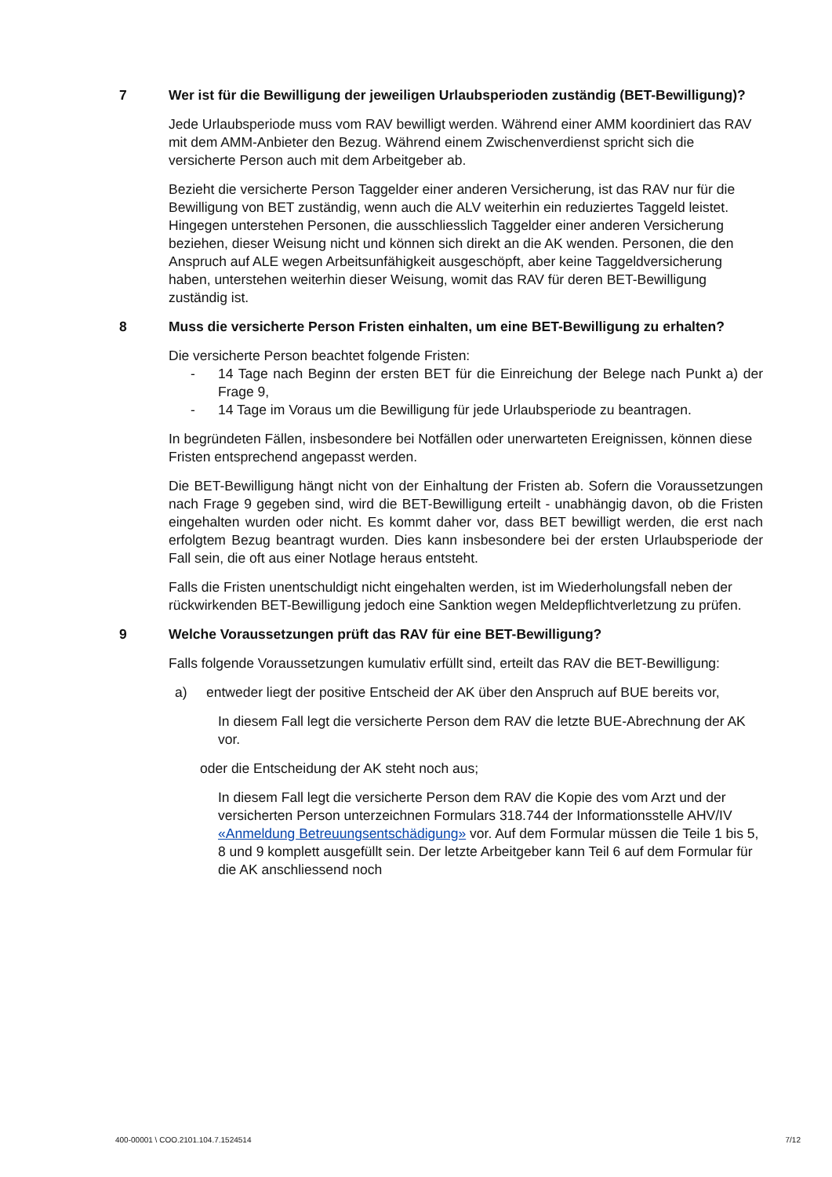7 Wer ist für die Bewilligung der jeweiligen Urlaubsperioden zuständig (BET-Bewilligung)?
Jede Urlaubsperiode muss vom RAV bewilligt werden. Während einer AMM koordiniert das RAV mit dem AMM-Anbieter den Bezug. Während einem Zwischenverdienst spricht sich die versicherte Person auch mit dem Arbeitgeber ab.
Bezieht die versicherte Person Taggelder einer anderen Versicherung, ist das RAV nur für die Bewilligung von BET zuständig, wenn auch die ALV weiterhin ein reduziertes Taggeld leistet. Hingegen unterstehen Personen, die ausschliesslich Taggelder einer anderen Versicherung beziehen, dieser Weisung nicht und können sich direkt an die AK wenden. Personen, die den Anspruch auf ALE wegen Arbeitsunfähigkeit ausgeschöpft, aber keine Taggeldversicherung haben, unterstehen weiterhin dieser Weisung, womit das RAV für deren BET-Bewilligung zuständig ist.
8 Muss die versicherte Person Fristen einhalten, um eine BET-Bewilligung zu erhalten?
Die versicherte Person beachtet folgende Fristen:
- 14 Tage nach Beginn der ersten BET für die Einreichung der Belege nach Punkt a) der Frage 9,
- 14 Tage im Voraus um die Bewilligung für jede Urlaubsperiode zu beantragen.
In begründeten Fällen, insbesondere bei Notfällen oder unerwarteten Ereignissen, können diese Fristen entsprechend angepasst werden.
Die BET-Bewilligung hängt nicht von der Einhaltung der Fristen ab. Sofern die Voraussetzungen nach Frage 9 gegeben sind, wird die BET-Bewilligung erteilt - unabhängig davon, ob die Fristen eingehalten wurden oder nicht. Es kommt daher vor, dass BET bewilligt werden, die erst nach erfolgtem Bezug beantragt wurden. Dies kann insbesondere bei der ersten Urlaubsperiode der Fall sein, die oft aus einer Notlage heraus entsteht.
Falls die Fristen unentschuldigt nicht eingehalten werden, ist im Wiederholungsfall neben der rückwirkenden BET-Bewilligung jedoch eine Sanktion wegen Meldepflichtverletzung zu prüfen.
9 Welche Voraussetzungen prüft das RAV für eine BET-Bewilligung?
Falls folgende Voraussetzungen kumulativ erfüllt sind, erteilt das RAV die BET-Bewilligung:
a) entweder liegt der positive Entscheid der AK über den Anspruch auf BUE bereits vor,
In diesem Fall legt die versicherte Person dem RAV die letzte BUE-Abrechnung der AK vor.
oder die Entscheidung der AK steht noch aus;
In diesem Fall legt die versicherte Person dem RAV die Kopie des vom Arzt und der versicherten Person unterzeichnen Formulars 318.744 der Informationsstelle AHV/IV «Anmeldung Betreuungsentschädigung» vor. Auf dem Formular müssen die Teile 1 bis 5, 8 und 9 komplett ausgefüllt sein. Der letzte Arbeitgeber kann Teil 6 auf dem Formular für die AK anschliessend noch
400-00001 \ COO.2101.104.7.1524514 7/12